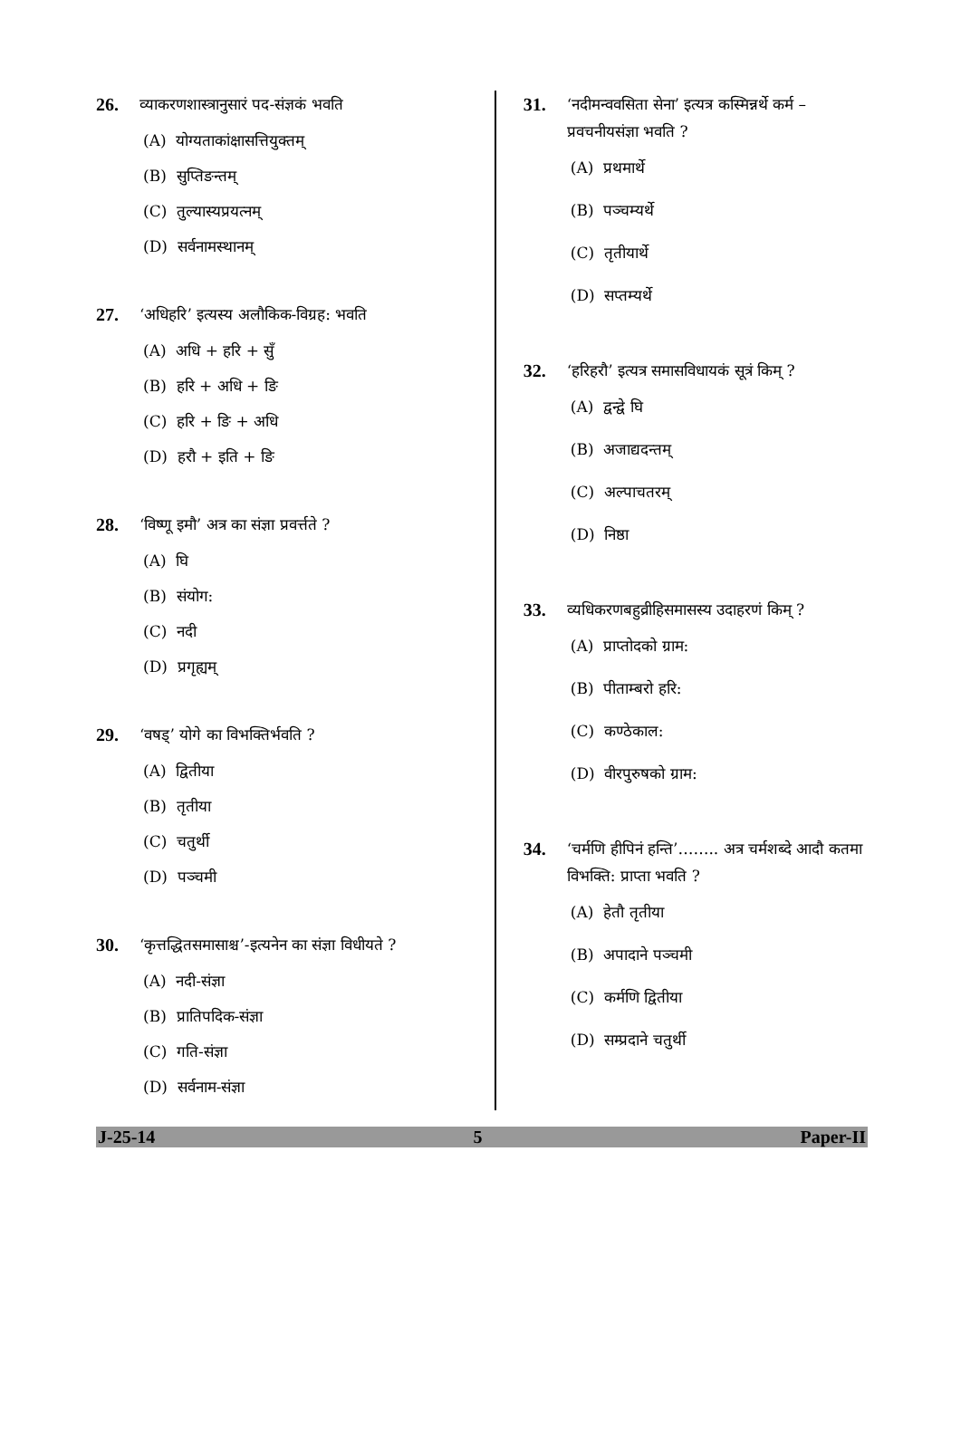26. व्याकरणशास्त्रानुसारं पद-संज्ञकं भवति
(A) योग्यताकांक्षासत्तियुक्तम्
(B) सुप्तिङन्तम्
(C) तुल्यास्यप्रयत्नम्
(D) सर्वनामस्थानम्
27. ‘अधिहरि’ इत्यस्य अलौकिक-विग्रह: भवति
(A) अधि + हरि + सुँ
(B) हरि + अधि + ङि
(C) हरि + ङि + अधि
(D) हरौ + इति + ङि
28. ‘विष्णू इमौ’ अत्र का संज्ञा प्रवर्त्तते ?
(A) घि
(B) संयोग:
(C) नदी
(D) प्रगृह्यम्
29. ‘वषड्’ योगे का विभक्तिर्भवति ?
(A) द्वितीया
(B) तृतीया
(C) चतुर्थी
(D) पञ्चमी
30. ‘कृत्तद्धितसमासाश्च’-इत्यनेन का संज्ञा विधीयते ?
(A) नदी-संज्ञा
(B) प्रातिपदिक-संज्ञा
(C) गति-संज्ञा
(D) सर्वनाम-संज्ञा
31. ‘नदीमन्ववसिता सेना’ इत्यत्र कस्मिन्नर्थे कर्म – प्रवचनीयसंज्ञा भवति ?
(A) प्रथमार्थे
(B) पञ्चम्यर्थे
(C) तृतीयार्थे
(D) सप्तम्यर्थे
32. ‘हरिहरौ’ इत्यत्र समासविधायकं सूत्रं किम् ?
(A) द्वन्द्वे घि
(B) अजाद्यदन्तम्
(C) अल्पाचतरम्
(D) निष्ठा
33. व्यधिकरणबहुव्रीहिसमासस्य उदाहरणं किम् ?
(A) प्राप्तोदको ग्राम:
(B) पीताम्बरो हरि:
(C) कण्ठेकाल:
(D) वीरपुरुषको ग्राम:
34. ‘चर्मणि हीपिनं हन्ति’…….. अत्र चर्मशब्दे आदौ कतमा विभक्ति: प्राप्ता भवति ?
(A) हेतौ तृतीया
(B) अपादाने पञ्चमी
(C) कर्मणि द्वितीया
(D) सम्प्रदाने चतुर्थी
J-25-14 5 Paper-II